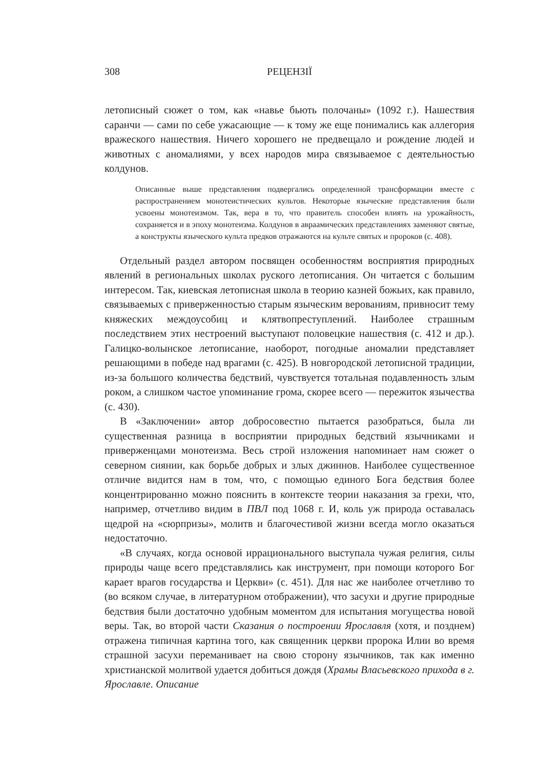308 РЕЦЕНЗІЇ
летописный сюжет о том, как «навье бьють полочаны» (1092 г.). Нашествия саранчи — сами по себе ужасающие — к тому же еще понимались как аллегория вражеского нашествия. Ничего хорошего не предвещало и рождение людей и животных с аномалиями, у всех народов мира связываемое с деятельностью колдунов.
Описанные выше представления подвергались определенной трансформации вместе с распространением монотеистических культов. Некоторые языческие представления были усвоены монотеизмом. Так, вера в то, что правитель способен влиять на урожайность, сохраняется и в эпоху монотеизма. Колдунов в авраамических представлениях заменяют святые, а конструкты языческого культа предков отражаются на культе святых и пророков (с. 408).
Отдельный раздел автором посвящен особенностям восприятия природных явлений в региональных школах руского летописания. Он читается с большим интересом. Так, киевская летописная школа в теорию казней божьих, как правило, связываемых с приверженностью старым языческим верованиям, привносит тему княжеских междоусобиц и клятвопреступлений. Наиболее страшным последствием этих нестроений выступают половецкие нашествия (с. 412 и др.). Галицко-волынское летописание, наоборот, погодные аномалии представляет решающими в победе над врагами (с. 425). В новгородской летописной традиции, из-за большого количества бедствий, чувствуется тотальная подавленность злым роком, а слишком частое упоминание грома, скорее всего — пережиток язычества (с. 430).
В «Заключении» автор добросовестно пытается разобраться, была ли существенная разница в восприятии природных бедствий язычниками и приверженцами монотеизма. Весь строй изложения напоминает нам сюжет о северном сиянии, как борьбе добрых и злых джиннов. Наиболее существенное отличие видится нам в том, что, с помощью единого Бога бедствия более концентрированно можно пояснить в контексте теории наказания за грехи, что, например, отчетливо видим в ПВЛ под 1068 г. И, коль уж природа оставалась щедрой на «сюрпризы», молитв и благочестивой жизни всегда могло оказаться недостаточно.
«В случаях, когда основой иррационального выступала чужая религия, силы природы чаще всего представлялись как инструмент, при помощи которого Бог карает врагов государства и Церкви» (с. 451). Для нас же наиболее отчетливо то (во всяком случае, в литературном отображении), что засухи и другие природные бедствия были достаточно удобным моментом для испытания могущества новой веры. Так, во второй части Сказания о построении Ярославля (хотя, и позднем) отражена типичная картина того, как священник церкви пророка Илии во время страшной засухи переманивает на свою сторону язычников, так как именно христианской молитвой удается добиться дождя (Храмы Власьевского прихода в г. Ярославле. Описание